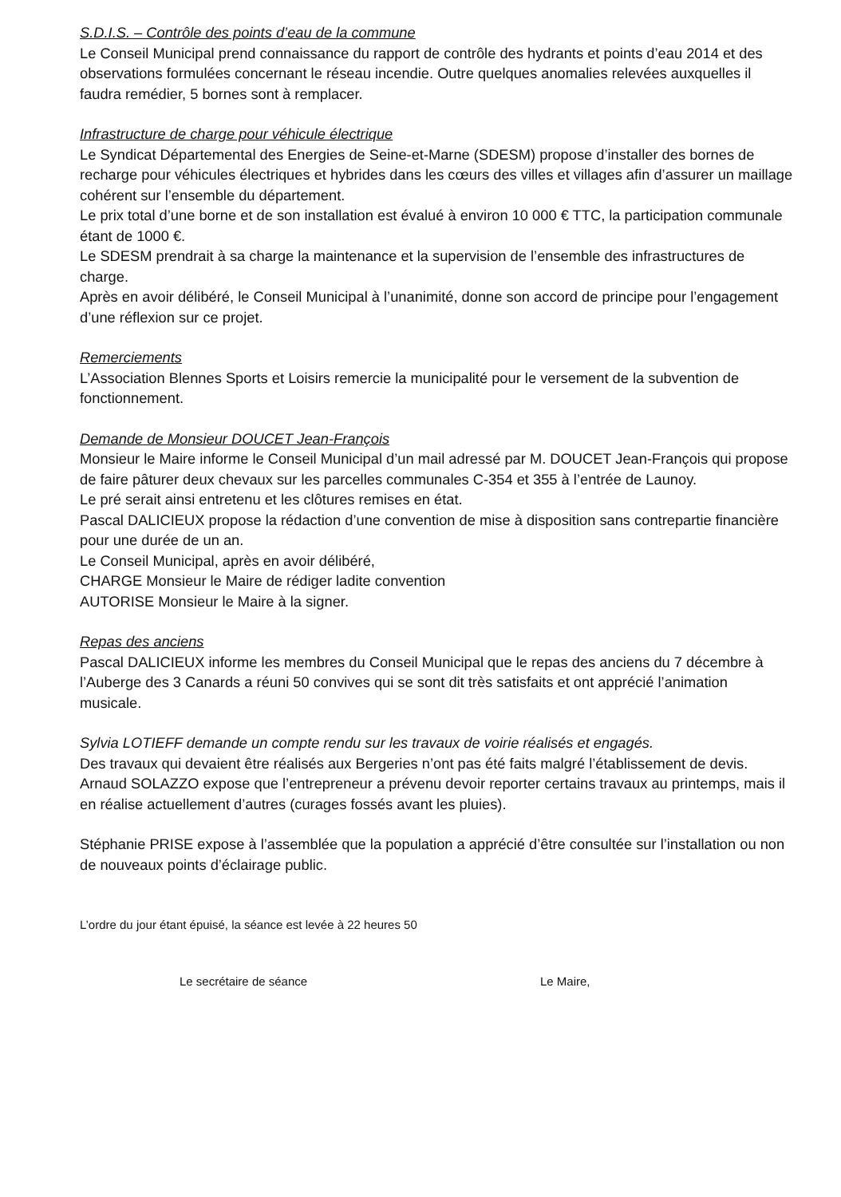S.D.I.S. – Contrôle des points d’eau de la commune
Le Conseil Municipal prend connaissance du rapport de contrôle des hydrants et points d’eau 2014 et des observations formulées concernant le réseau incendie. Outre quelques anomalies relevées auxquelles il faudra remédier, 5 bornes sont à remplacer.
Infrastructure de charge pour véhicule électrique
Le Syndicat Départemental des Energies de Seine-et-Marne (SDESM) propose d’installer des bornes de recharge pour véhicules électriques et hybrides dans les cœurs des villes et villages afin d’assurer un maillage cohérent sur l’ensemble du département.
Le prix total d’une borne et de son installation est évalué à environ 10 000 € TTC, la participation communale étant de 1000 €.
Le SDESM prendrait à sa charge la maintenance et la supervision de l’ensemble des infrastructures de charge.
Après en avoir délibéré, le Conseil Municipal à l’unanimité, donne son accord de principe pour l’engagement d’une réflexion sur ce projet.
Remerciements
L’Association Blennes Sports et Loisirs remercie la municipalité pour le versement de la subvention de fonctionnement.
Demande de Monsieur DOUCET Jean-François
Monsieur le Maire informe le Conseil Municipal d’un mail adressé par M. DOUCET Jean-François qui propose de faire pâturer deux chevaux sur les parcelles communales C-354 et 355 à l’entrée de Launoy.
Le pré serait ainsi entretenu et les clôtures remises en état.
Pascal DALICIEUX propose la rédaction d’une convention de mise à disposition sans contrepartie financière pour une durée de un an.
Le Conseil Municipal, après en avoir délibéré,
CHARGE Monsieur le Maire de rédiger ladite convention
AUTORISE Monsieur le Maire à la signer.
Repas des anciens
Pascal DALICIEUX informe les membres du Conseil Municipal que le repas des anciens du 7 décembre à l’Auberge des 3 Canards a réuni 50 convives qui se sont dit très satisfaits et ont apprécié l’animation musicale.
Sylvia LOTIEFF demande un compte rendu sur les travaux de voirie réalisés et engagés.
Des travaux qui devaient être réalisés aux Bergeries n’ont pas été faits malgré l’établissement de devis.
Arnaud SOLAZZO expose que l’entrepreneur a prévenu devoir reporter certains travaux au printemps, mais il en réalise actuellement d’autres (curages fossés avant les pluies).
Stéphanie PRISE expose à l’assemblée que la population a apprécié d’être consultée sur l’installation ou non de nouveaux points d’éclairage public.
L’ordre du jour étant épuisé, la séance est levée à 22 heures 50
Le secrétaire de séance Le Maire,